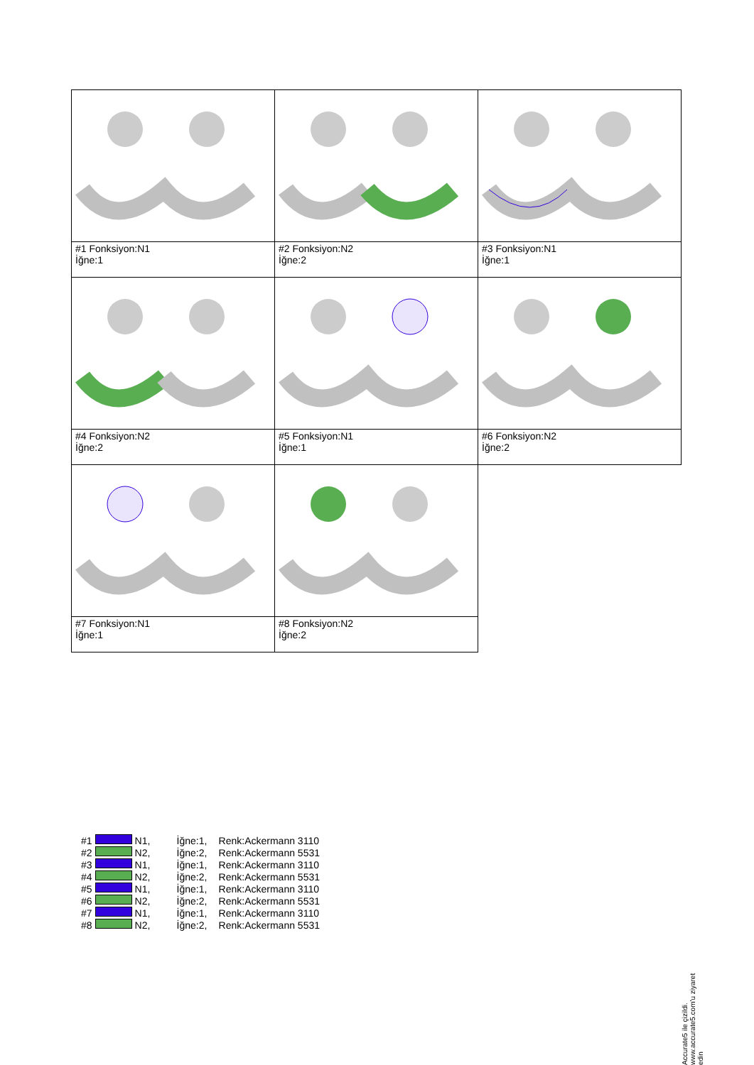| #1 Fonksiyon:N1 İğne:1 | #2 Fonksiyon:N2 İğne:2 | #3 Fonksiyon:N1 İğne:1 |
| #4 Fonksiyon:N2 İğne:2 | #5 Fonksiyon:N1 İğne:1 | #6 Fonksiyon:N2 İğne:2 |
| #7 Fonksiyon:N1 İğne:1 | #8 Fonksiyon:N2 İğne:2 | |
| #1 | | N1, | İğne:1, | Renk:Ackermann 3110 |
| #2 | | N2, | İğne:2, | Renk:Ackermann 5531 |
| #3 | | N1, | İğne:1, | Renk:Ackermann 3110 |
| #4 | | N2, | İğne:2, | Renk:Ackermann 5531 |
| #5 | | N1, | İğne:1, | Renk:Ackermann 3110 |
| #6 | | N2, | İğne:2, | Renk:Ackermann 5531 |
| #7 | | N1, | İğne:1, | Renk:Ackermann 3110 |
| #8 | | N2, | İğne:2, | Renk:Ackermann 5531 |
Accurate5 ile çizildi. www.accurate5.com'u ziyaret edin